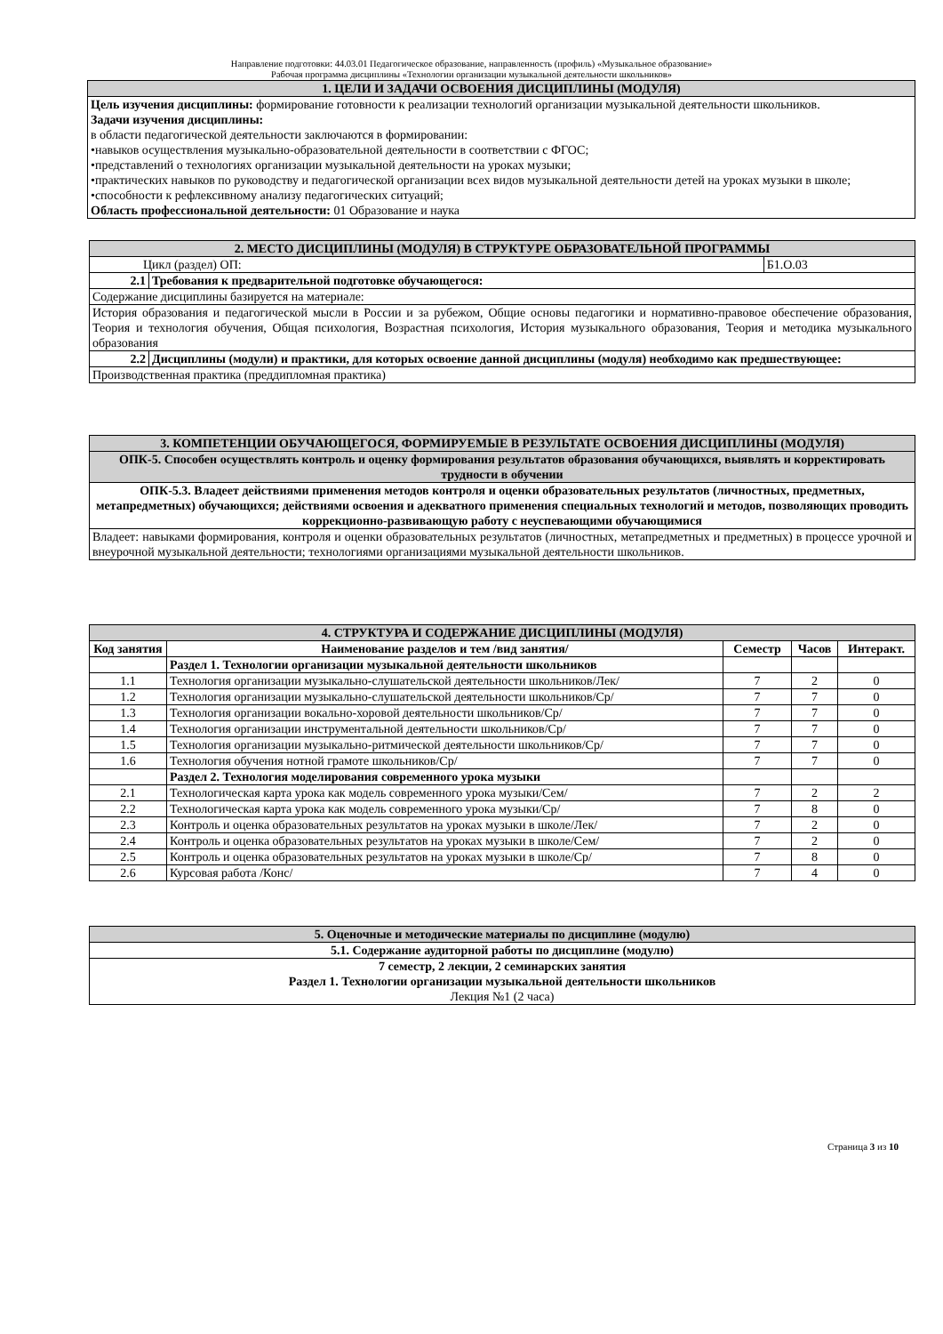Направление подготовки: 44.03.01 Педагогическое образование, направленность (профиль) «Музыкальное образование»
Рабочая программа дисциплины «Технологии организации музыкальной деятельности школьников»
| 1. ЦЕЛИ И ЗАДАЧИ ОСВОЕНИЯ ДИСЦИПЛИНЫ (МОДУЛЯ) |
| Цель изучения дисциплины: формирование готовности к реализации технологий организации музыкальной деятельности школьников. Задачи изучения дисциплины: в области педагогической деятельности заключаются в формировании: •навыков осуществления музыкально-образовательной деятельности в соответствии с ФГОС; •представлений о технологиях организации музыкальной деятельности на уроках музыки; •практических навыков по руководству и педагогической организации всех видов музыкальной деятельности детей на уроках музыки в школе; •способности к рефлексивному анализу педагогических ситуаций; Область профессиональной деятельности: 01 Образование и наука |
| 2. МЕСТО ДИСЦИПЛИНЫ (МОДУЛЯ) В СТРУКТУРЕ ОБРАЗОВАТЕЛЬНОЙ ПРОГРАММЫ | | |
| Цикл (раздел) ОП: | | Б1.О.03 |
| 2.1 | Требования к предварительной подготовке обучающегося: | |
| Содержание дисциплины базируется на материале: | | |
| История образования и педагогической мысли в России и за рубежом, Общие основы педагогики и нормативно-правовое обеспечение образования, Теория и технология обучения, Общая психология, Возрастная психология, История музыкального образования, Теория и методика музыкального образования | | |
| 2.2 | Дисциплины (модули) и практики, для которых освоение данной дисциплины (модуля) необходимо как предшествующее: | |
| Производственная практика (преддипломная практика) | | |
| 3. КОМПЕТЕНЦИИ ОБУЧАЮЩЕГОСЯ, ФОРМИРУЕМЫЕ В РЕЗУЛЬТАТЕ ОСВОЕНИЯ ДИСЦИПЛИНЫ (МОДУЛЯ) |
| ОПК-5. Способен осуществлять контроль и оценку формирования результатов образования обучающихся, выявлять и корректировать трудности в обучении |
| ОПК-5.3. Владеет действиями применения методов контроля и оценки образовательных результатов (личностных, предметных, метапредметных) обучающихся; действиями освоения и адекватного применения специальных технологий и методов, позволяющих проводить коррекционно-развивающую работу с неуспевающими обучающимися |
| Владеет: навыками формирования, контроля и оценки образовательных результатов (личностных, метапредметных и предметных) в процессе урочной и внеурочной музыкальной деятельности; технологиями организациями музыкальной деятельности школьников. |
| 4. СТРУКТУРА И СОДЕРЖАНИЕ ДИСЦИПЛИНЫ (МОДУЛЯ) | | | | |
| Код занятия | Наименование разделов и тем /вид занятия/ | Семестр | Часов | Интеракт. |
| | Раздел 1. Технологии организации музыкальной деятельности школьников | | | |
| 1.1 | Технология организации музыкально-слушательской деятельности школьников/Лек/ | 7 | 2 | 0 |
| 1.2 | Технология организации музыкально-слушательской деятельности школьников/Ср/ | 7 | 7 | 0 |
| 1.3 | Технология организации вокально-хоровой деятельности школьников/Ср/ | 7 | 7 | 0 |
| 1.4 | Технология организации инструментальной деятельности школьников/Ср/ | 7 | 7 | 0 |
| 1.5 | Технология организации музыкально-ритмической деятельности школьников/Ср/ | 7 | 7 | 0 |
| 1.6 | Технология обучения нотной грамоте школьников/Ср/ | 7 | 7 | 0 |
| | Раздел 2. Технология моделирования современного урока музыки | | | |
| 2.1 | Технологическая карта урока как модель современного урока музыки/Сем/ | 7 | 2 | 2 |
| 2.2 | Технологическая карта урока как модель современного урока музыки/Ср/ | 7 | 8 | 0 |
| 2.3 | Контроль и оценка образовательных результатов на уроках музыки в школе/Лек/ | 7 | 2 | 0 |
| 2.4 | Контроль и оценка образовательных результатов на уроках музыки в школе/Сем/ | 7 | 2 | 0 |
| 2.5 | Контроль и оценка образовательных результатов на уроках музыки в школе/Ср/ | 7 | 8 | 0 |
| 2.6 | Курсовая работа /Конс/ | 7 | 4 | 0 |
| 5. Оценочные и методические материалы по дисциплине (модулю) |
| 5.1. Содержание аудиторной работы по дисциплине (модулю) |
| 7 семестр, 2 лекции, 2 семинарских занятия Раздел 1. Технологии организации музыкальной деятельности школьников Лекция №1 (2 часа) |
Страница 3 из 10